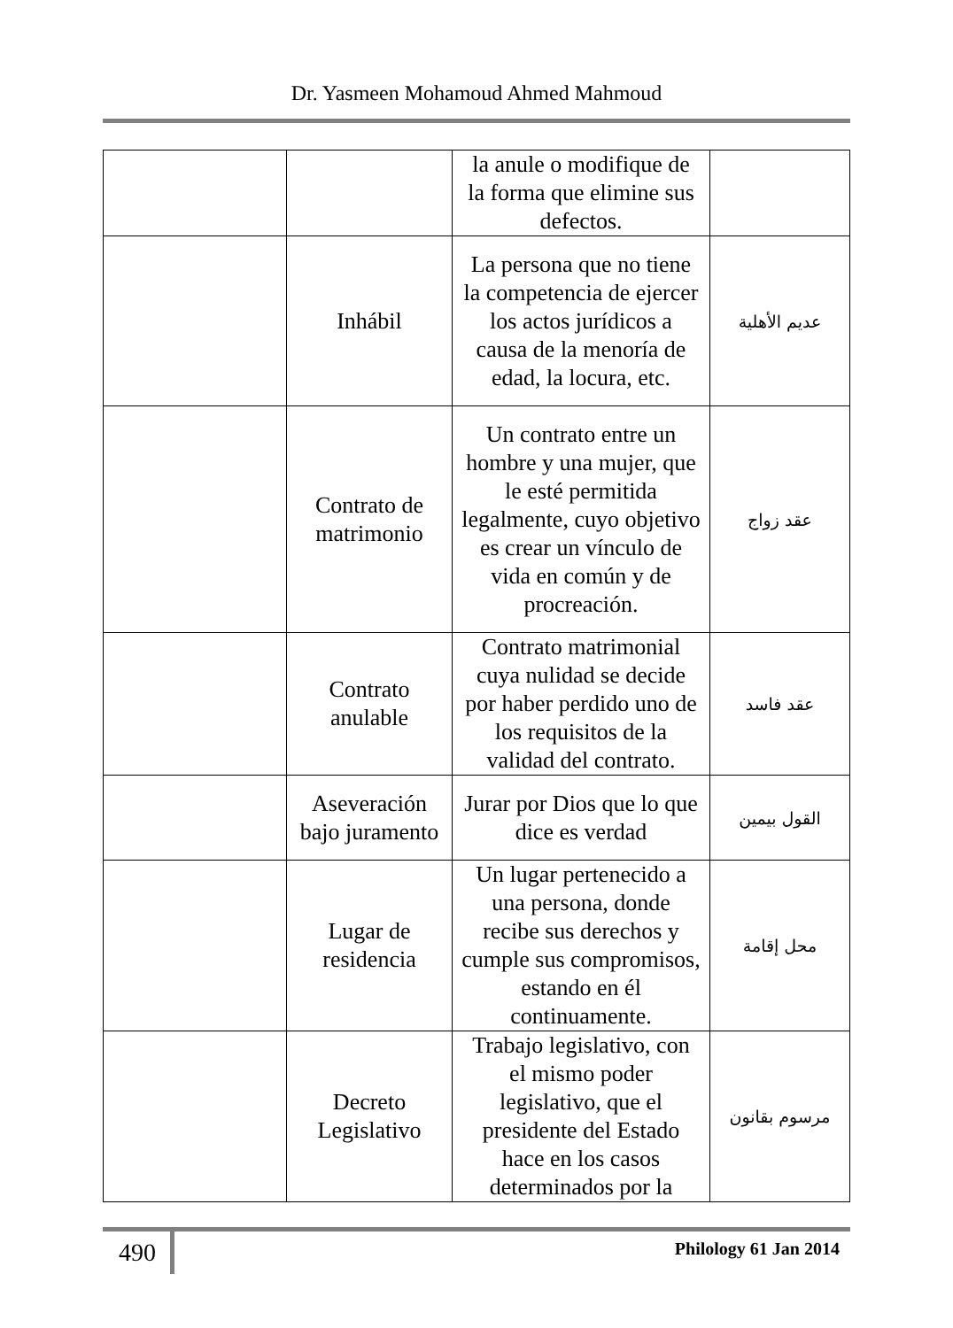Dr. Yasmeen Mohamoud Ahmed Mahmoud
| | | la anule o modifique de la forma que elimine sus defectos. | |
| | Inhábil | La persona que no tiene la competencia de ejercer los actos jurídicos a causa de la menoría de edad, la locura, etc. | عديم الأهلية |
| | Contrato de matrimonio | Un contrato entre un hombre y una mujer, que le esté permitida legalmente, cuyo objetivo es crear un vínculo de vida en común y de procreación. | عقد زواج |
| | Contrato anulable | Contrato matrimonial cuya nulidad se decide por haber perdido uno de los requisitos de la validad del contrato. | عقد فاسد |
| | Aseveración bajo juramento | Jurar por Dios que lo que dice es verdad | القول بيمين |
| | Lugar de residencia | Un lugar pertenecido a una persona, donde recibe sus derechos y cumple sus compromisos, estando en él continuamente. | محل إقامة |
| | Decreto Legislativo | Trabajo legislativo, con el mismo poder legislativo, que el presidente del Estado hace en los casos determinados por la | مرسوم بقانون |
490
Philology 61 Jan 2014